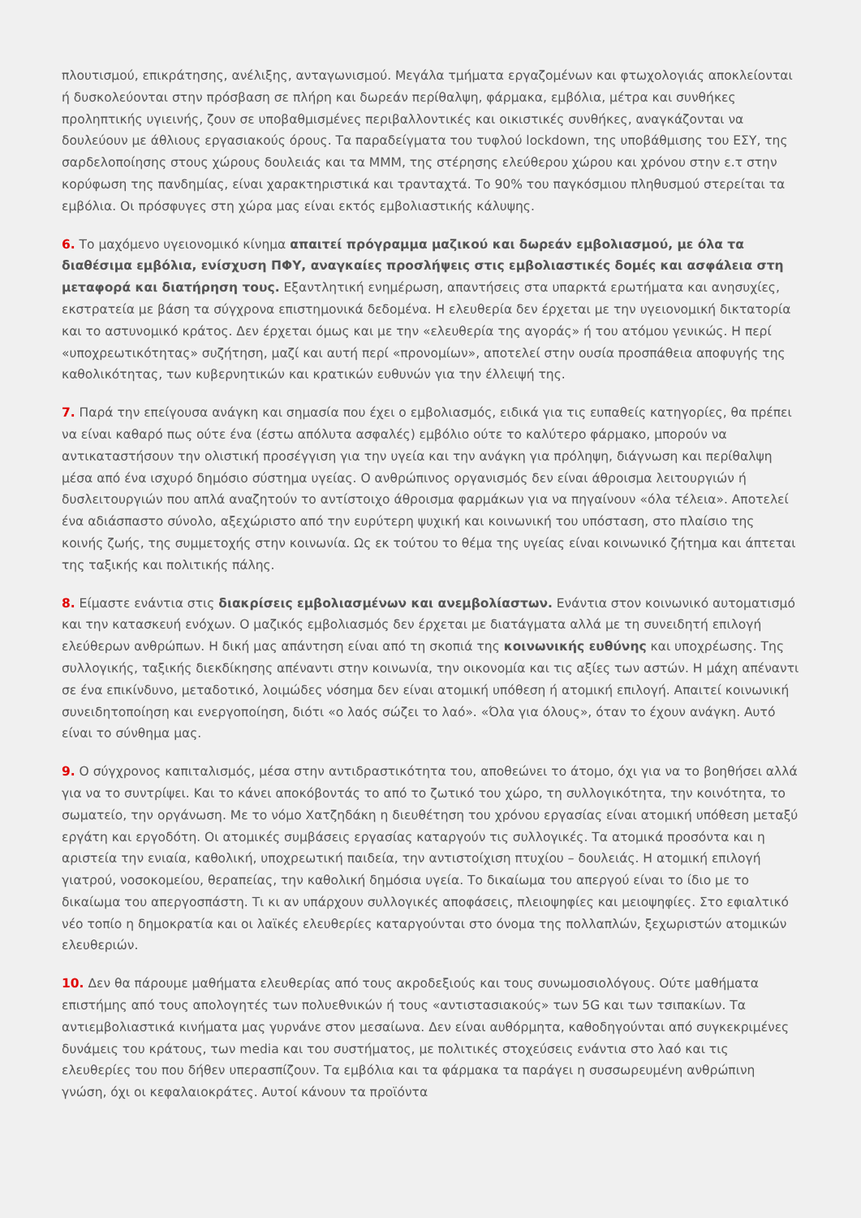πλουτισμού, επικράτησης, ανέλιξης, ανταγωνισμού. Μεγάλα τμήματα εργαζομένων και φτωχολογιάς αποκλείονται ή δυσκολεύονται στην πρόσβαση σε πλήρη και δωρεάν περίθαλψη, φάρμακα, εμβόλια, μέτρα και συνθήκες προληπτικής υγιεινής, ζουν σε υποβαθμισμένες περιβαλλοντικές και οικιστικές συνθήκες, αναγκάζονται να δουλεύουν με άθλιους εργασιακούς όρους. Τα παραδείγματα του τυφλού lockdown, της υποβάθμισης του ΕΣΥ, της σαρδελοποίησης στους χώρους δουλειάς και τα ΜΜΜ, της στέρησης ελεύθερου χώρου και χρόνου στην ε.τ στην κορύφωση της πανδημίας, είναι χαρακτηριστικά και τρανταχτά. Το 90% του παγκόσμιου πληθυσμού στερείται τα εμβόλια. Οι πρόσφυγες στη χώρα μας είναι εκτός εμβολιαστικής κάλυψης.
6. Το μαχόμενο υγειονομικό κίνημα απαιτεί πρόγραμμα μαζικού και δωρεάν εμβολιασμού, με όλα τα διαθέσιμα εμβόλια, ενίσχυση ΠΦΥ, αναγκαίες προσλήψεις στις εμβολιαστικές δομές και ασφάλεια στη μεταφορά και διατήρηση τους. Εξαντλητική ενημέρωση, απαντήσεις στα υπαρκτά ερωτήματα και ανησυχίες, εκστρατεία με βάση τα σύγχρονα επιστημονικά δεδομένα. Η ελευθερία δεν έρχεται με την υγειονομική δικτατορία και το αστυνομικό κράτος. Δεν έρχεται όμως και με την «ελευθερία της αγοράς» ή του ατόμου γενικώς. Η περί «υποχρεωτικότητας» συζήτηση, μαζί και αυτή περί «προνομίων», αποτελεί στην ουσία προσπάθεια αποφυγής της καθολικότητας, των κυβερνητικών και κρατικών ευθυνών για την έλλειψή της.
7. Παρά την επείγουσα ανάγκη και σημασία που έχει ο εμβολιασμός, ειδικά για τις ευπαθείς κατηγορίες, θα πρέπει να είναι καθαρό πως ούτε ένα (έστω απόλυτα ασφαλές) εμβόλιο ούτε το καλύτερο φάρμακο, μπορούν να αντικαταστήσουν την ολιστική προσέγγιση για την υγεία και την ανάγκη για πρόληψη, διάγνωση και περίθαλψη μέσα από ένα ισχυρό δημόσιο σύστημα υγείας. Ο ανθρώπινος οργανισμός δεν είναι άθροισμα λειτουργιών ή δυσλειτουργιών που απλά αναζητούν το αντίστοιχο άθροισμα φαρμάκων για να πηγαίνουν «όλα τέλεια». Αποτελεί ένα αδιάσπαστο σύνολο, αξεχώριστο από την ευρύτερη ψυχική και κοινωνική του υπόσταση, στο πλαίσιο της κοινής ζωής, της συμμετοχής στην κοινωνία. Ως εκ τούτου το θέμα της υγείας είναι κοινωνικό ζήτημα και άπτεται της ταξικής και πολιτικής πάλης.
8. Είμαστε ενάντια στις διακρίσεις εμβολιασμένων και ανεμβολίαστων. Ενάντια στον κοινωνικό αυτοματισμό και την κατασκευή ενόχων. Ο μαζικός εμβολιασμός δεν έρχεται με διατάγματα αλλά με τη συνειδητή επιλογή ελεύθερων ανθρώπων. Η δική μας απάντηση είναι από τη σκοπιά της κοινωνικής ευθύνης και υποχρέωσης. Της συλλογικής, ταξικής διεκδίκησης απέναντι στην κοινωνία, την οικονομία και τις αξίες των αστών. Η μάχη απέναντι σε ένα επικίνδυνο, μεταδοτικό, λοιμώδες νόσημα δεν είναι ατομική υπόθεση ή ατομική επιλογή. Απαιτεί κοινωνική συνειδητοποίηση και ενεργοποίηση, διότι «ο λαός σώζει το λαό». «Όλα για όλους», όταν το έχουν ανάγκη. Αυτό είναι το σύνθημα μας.
9. Ο σύγχρονος καπιταλισμός, μέσα στην αντιδραστικότητα του, αποθεώνει το άτομο, όχι για να το βοηθήσει αλλά για να το συντρίψει. Και το κάνει αποκόβοντάς το από το ζωτικό του χώρο, τη συλλογικότητα, την κοινότητα, το σωματείο, την οργάνωση. Με το νόμο Χατζηδάκη η διευθέτηση του χρόνου εργασίας είναι ατομική υπόθεση μεταξύ εργάτη και εργοδότη. Οι ατομικές συμβάσεις εργασίας καταργούν τις συλλογικές. Τα ατομικά προσόντα και η αριστεία την ενιαία, καθολική, υποχρεωτική παιδεία, την αντιστοίχιση πτυχίου – δουλειάς. Η ατομική επιλογή γιατρού, νοσοκομείου, θεραπείας, την καθολική δημόσια υγεία. Το δικαίωμα του απεργού είναι το ίδιο με το δικαίωμα του απεργοσπάστη. Τι κι αν υπάρχουν συλλογικές αποφάσεις, πλειοψηφίες και μειοψηφίες. Στο εφιαλτικό νέο τοπίο η δημοκρατία και οι λαϊκές ελευθερίες καταργούνται στο όνομα της πολλαπλών, ξεχωριστών ατομικών ελευθεριών.
10. Δεν θα πάρουμε μαθήματα ελευθερίας από τους ακροδεξιούς και τους συνωμοσιολόγους. Ούτε μαθήματα επιστήμης από τους απολογητές των πολυεθνικών ή τους «αντιστασιακούς» των 5G και των τσιπακίων. Τα αντιεμβολιαστικά κινήματα μας γυρνάνε στον μεσαίωνα. Δεν είναι αυθόρμητα, καθοδηγούνται από συγκεκριμένες δυνάμεις του κράτους, των media και του συστήματος, με πολιτικές στοχεύσεις ενάντια στο λαό και τις ελευθερίες του που δήθεν υπερασπίζουν. Τα εμβόλια και τα φάρμακα τα παράγει η συσσωρευμένη ανθρώπινη γνώση, όχι οι κεφαλαιοκράτες. Αυτοί κάνουν τα προϊόντα